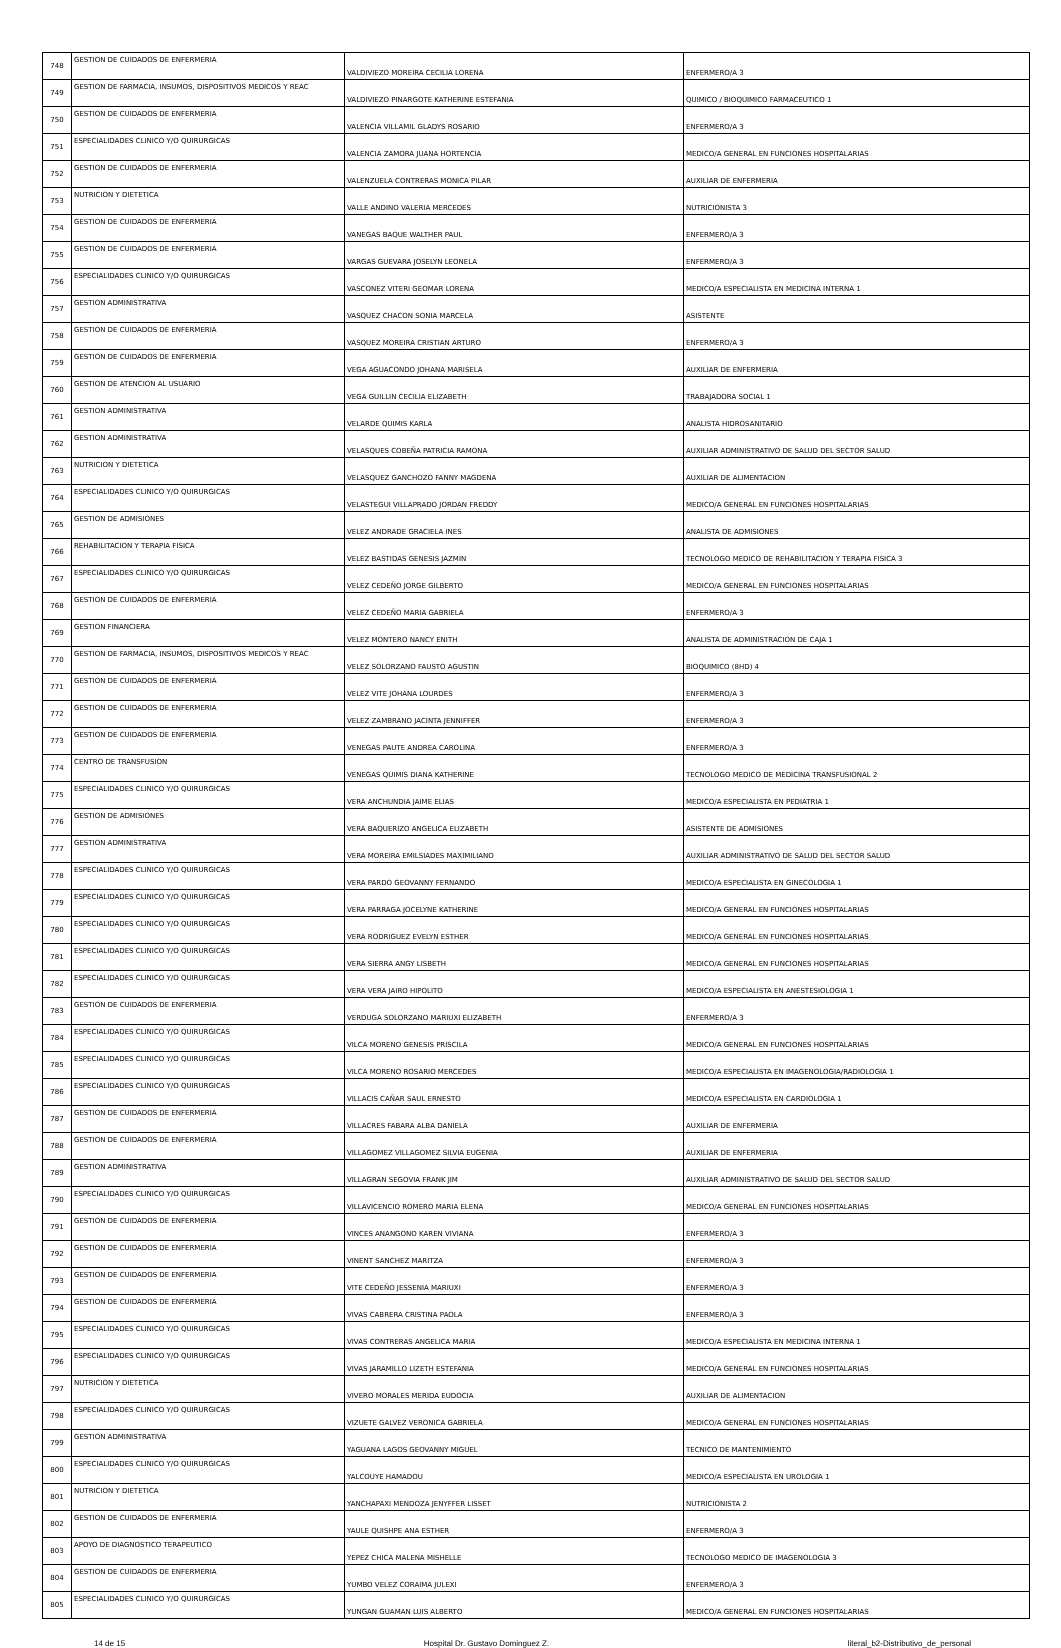| 748 | GESTION DE CUIDADOS DE ENFERMERIA | VALDIVIEZO MOREIRA CECILIA LORENA | ENFERMERO/A 3 |
| 749 | GESTION DE FARMACIA, INSUMOS, DISPOSITIVOS MEDICOS Y REAC | VALDIVIEZO PINARGOTE KATHERINE ESTEFANIA | QUIMICO / BIOQUIMICO FARMACEUTICO 1 |
| 750 | GESTION DE CUIDADOS DE ENFERMERIA | VALENCIA VILLAMIL GLADYS ROSARIO | ENFERMERO/A 3 |
| 751 | ESPECIALIDADES CLINICO Y/O QUIRURGICAS | VALENCIA ZAMORA JUANA HORTENCIA | MEDICO/A GENERAL EN FUNCIONES HOSPITALARIAS |
| 752 | GESTION DE CUIDADOS DE ENFERMERIA | VALENZUELA CONTRERAS MONICA PILAR | AUXILIAR DE ENFERMERIA |
| 753 | NUTRICION Y DIETETICA | VALLE ANDINO VALERIA MERCEDES | NUTRICIONISTA 3 |
| 754 | GESTION DE CUIDADOS DE ENFERMERIA | VANEGAS BAQUE WALTHER PAUL | ENFERMERO/A 3 |
| 755 | GESTION DE CUIDADOS DE ENFERMERIA | VARGAS GUEVARA JOSELYN LEONELA | ENFERMERO/A 3 |
| 756 | ESPECIALIDADES CLINICO Y/O QUIRURGICAS | VASCONEZ VITERI GEOMAR LORENA | MEDICO/A ESPECIALISTA EN MEDICINA INTERNA 1 |
| 757 | GESTION ADMINISTRATIVA | VASQUEZ CHACON SONIA MARCELA | ASISTENTE |
| 758 | GESTION DE CUIDADOS DE ENFERMERIA | VASQUEZ MOREIRA CRISTIAN ARTURO | ENFERMERO/A 3 |
| 759 | GESTION DE CUIDADOS DE ENFERMERIA | VEGA AGUACONDO JOHANA MARISELA | AUXILIAR DE ENFERMERIA |
| 760 | GESTION DE ATENCION AL USUARIO | VEGA GUILLIN CECILIA ELIZABETH | TRABAJADORA SOCIAL 1 |
| 761 | GESTION ADMINISTRATIVA | VELARDE QUIMIS KARLA | ANALISTA HIDROSANITARIO |
| 762 | GESTION ADMINISTRATIVA | VELASQUES COBEÑA PATRICIA RAMONA | AUXILIAR ADMINISTRATIVO DE SALUD DEL SECTOR SALUD |
| 763 | NUTRICION Y DIETETICA | VELASQUEZ GANCHOZO FANNY MAGDENA | AUXILIAR DE ALIMENTACION |
| 764 | ESPECIALIDADES CLINICO Y/O QUIRURGICAS | VELASTEGUI VILLAPRADO JORDAN FREDDY | MEDICO/A GENERAL EN FUNCIONES HOSPITALARIAS |
| 765 | GESTION DE ADMISIONES | VELEZ ANDRADE GRACIELA INES | ANALISTA DE ADMISIONES |
| 766 | REHABILITACION Y TERAPIA FISICA | VELEZ BASTIDAS GENESIS JAZMIN | TECNOLOGO MEDICO DE REHABILITACION Y TERAPIA FISICA 3 |
| 767 | ESPECIALIDADES CLINICO Y/O QUIRURGICAS | VELEZ CEDEÑO JORGE GILBERTO | MEDICO/A GENERAL EN FUNCIONES HOSPITALARIAS |
| 768 | GESTION DE CUIDADOS DE ENFERMERIA | VELEZ CEDEÑO MARIA GABRIELA | ENFERMERO/A 3 |
| 769 | GESTION FINANCIERA | VELEZ MONTERO NANCY ENITH | ANALISTA DE ADMINISTRACION DE CAJA 1 |
| 770 | GESTION DE FARMACIA, INSUMOS, DISPOSITIVOS MEDICOS Y REAC | VELEZ SOLORZANO FAUSTO AGUSTIN | BIOQUIMICO (8HD) 4 |
| 771 | GESTION DE CUIDADOS DE ENFERMERIA | VELEZ VITE JOHANA LOURDES | ENFERMERO/A 3 |
| 772 | GESTION DE CUIDADOS DE ENFERMERIA | VELEZ ZAMBRANO JACINTA JENNIFFER | ENFERMERO/A 3 |
| 773 | GESTION DE CUIDADOS DE ENFERMERIA | VENEGAS PAUTE ANDREA CAROLINA | ENFERMERO/A 3 |
| 774 | CENTRO DE TRANSFUSION | VENEGAS QUIMIS DIANA KATHERINE | TECNOLOGO MEDICO DE MEDICINA TRANSFUSIONAL 2 |
| 775 | ESPECIALIDADES CLINICO Y/O QUIRURGICAS | VERA ANCHUNDIA JAIME ELIAS | MEDICO/A ESPECIALISTA EN PEDIATRIA 1 |
| 776 | GESTION DE ADMISIONES | VERA BAQUERIZO ANGELICA ELIZABETH | ASISTENTE DE ADMISIONES |
| 777 | GESTION ADMINISTRATIVA | VERA MOREIRA EMILSIADES MAXIMILIANO | AUXILIAR ADMINISTRATIVO DE SALUD DEL SECTOR SALUD |
| 778 | ESPECIALIDADES CLINICO Y/O QUIRURGICAS | VERA PARDO GEOVANNY FERNANDO | MEDICO/A ESPECIALISTA EN GINECOLOGIA 1 |
| 779 | ESPECIALIDADES CLINICO Y/O QUIRURGICAS | VERA PARRAGA JOCELYNE KATHERINE | MEDICO/A GENERAL EN FUNCIONES HOSPITALARIAS |
| 780 | ESPECIALIDADES CLINICO Y/O QUIRURGICAS | VERA RODRIGUEZ EVELYN ESTHER | MEDICO/A GENERAL EN FUNCIONES HOSPITALARIAS |
| 781 | ESPECIALIDADES CLINICO Y/O QUIRURGICAS | VERA SIERRA ANGY LISBETH | MEDICO/A GENERAL EN FUNCIONES HOSPITALARIAS |
| 782 | ESPECIALIDADES CLINICO Y/O QUIRURGICAS | VERA VERA JAIRO HIPOLITO | MEDICO/A ESPECIALISTA EN ANESTESIOLOGIA 1 |
| 783 | GESTION DE CUIDADOS DE ENFERMERIA | VERDUGA SOLORZANO MARIUXI ELIZABETH | ENFERMERO/A 3 |
| 784 | ESPECIALIDADES CLINICO Y/O QUIRURGICAS | VILCA MORENO GENESIS PRISCILA | MEDICO/A GENERAL EN FUNCIONES HOSPITALARIAS |
| 785 | ESPECIALIDADES CLINICO Y/O QUIRURGICAS | VILCA MORENO ROSARIO MERCEDES | MEDICO/A ESPECIALISTA EN IMAGENOLOGIA/RADIOLOGIA 1 |
| 786 | ESPECIALIDADES CLINICO Y/O QUIRURGICAS | VILLACIS CAÑAR SAUL ERNESTO | MEDICO/A ESPECIALISTA EN CARDIOLOGIA 1 |
| 787 | GESTION DE CUIDADOS DE ENFERMERIA | VILLACRES FABARA ALBA DANIELA | AUXILIAR DE ENFERMERIA |
| 788 | GESTION DE CUIDADOS DE ENFERMERIA | VILLAGOMEZ VILLAGOMEZ SILVIA EUGENIA | AUXILIAR DE ENFERMERIA |
| 789 | GESTION ADMINISTRATIVA | VILLAGRAN SEGOVIA FRANK JIM | AUXILIAR ADMINISTRATIVO DE SALUD DEL SECTOR SALUD |
| 790 | ESPECIALIDADES CLINICO Y/O QUIRURGICAS | VILLAVICENCIO ROMERO MARIA ELENA | MEDICO/A GENERAL EN FUNCIONES HOSPITALARIAS |
| 791 | GESTION DE CUIDADOS DE ENFERMERIA | VINCES ANANGONO KAREN VIVIANA | ENFERMERO/A 3 |
| 792 | GESTION DE CUIDADOS DE ENFERMERIA | VINENT SANCHEZ MARITZA | ENFERMERO/A 3 |
| 793 | GESTION DE CUIDADOS DE ENFERMERIA | VITE CEDEÑO JESSENIA MARIUXI | ENFERMERO/A 3 |
| 794 | GESTION DE CUIDADOS DE ENFERMERIA | VIVAS CABRERA CRISTINA PAOLA | ENFERMERO/A 3 |
| 795 | ESPECIALIDADES CLINICO Y/O QUIRURGICAS | VIVAS CONTRERAS ANGELICA MARIA | MEDICO/A ESPECIALISTA EN MEDICINA INTERNA 1 |
| 796 | ESPECIALIDADES CLINICO Y/O QUIRURGICAS | VIVAS JARAMILLO LIZETH ESTEFANIA | MEDICO/A GENERAL EN FUNCIONES HOSPITALARIAS |
| 797 | NUTRICION Y DIETETICA | VIVERO MORALES MERIDA EUDOCIA | AUXILIAR DE ALIMENTACION |
| 798 | ESPECIALIDADES CLINICO Y/O QUIRURGICAS | VIZUETE GALVEZ VERONICA GABRIELA | MEDICO/A GENERAL EN FUNCIONES HOSPITALARIAS |
| 799 | GESTION ADMINISTRATIVA | YAGUANA LAGOS GEOVANNY MIGUEL | TECNICO DE MANTENIMIENTO |
| 800 | ESPECIALIDADES CLINICO Y/O QUIRURGICAS | YALCOUYE HAMADOU | MEDICO/A ESPECIALISTA EN UROLOGIA 1 |
| 801 | NUTRICION Y DIETETICA | YANCHAPAXI MENDOZA JENYFFER LISSET | NUTRICIONISTA 2 |
| 802 | GESTION DE CUIDADOS DE ENFERMERIA | YAULE QUISHPE ANA ESTHER | ENFERMERO/A 3 |
| 803 | APOYO DE DIAGNOSTICO TERAPEUTICO | YEPEZ CHICA MALENA MISHELLE | TECNOLOGO MEDICO DE IMAGENOLOGIA 3 |
| 804 | GESTION DE CUIDADOS DE ENFERMERIA | YUMBO VELEZ CORAIMA JULEXI | ENFERMERO/A 3 |
| 805 | ESPECIALIDADES CLINICO Y/O QUIRURGICAS | YUNGAN GUAMAN LUIS ALBERTO | MEDICO/A GENERAL EN FUNCIONES HOSPITALARIAS |
14 de 15 Hospital Dr. Gustavo Dominguez Z. literal_b2-Distributivo_de_personal